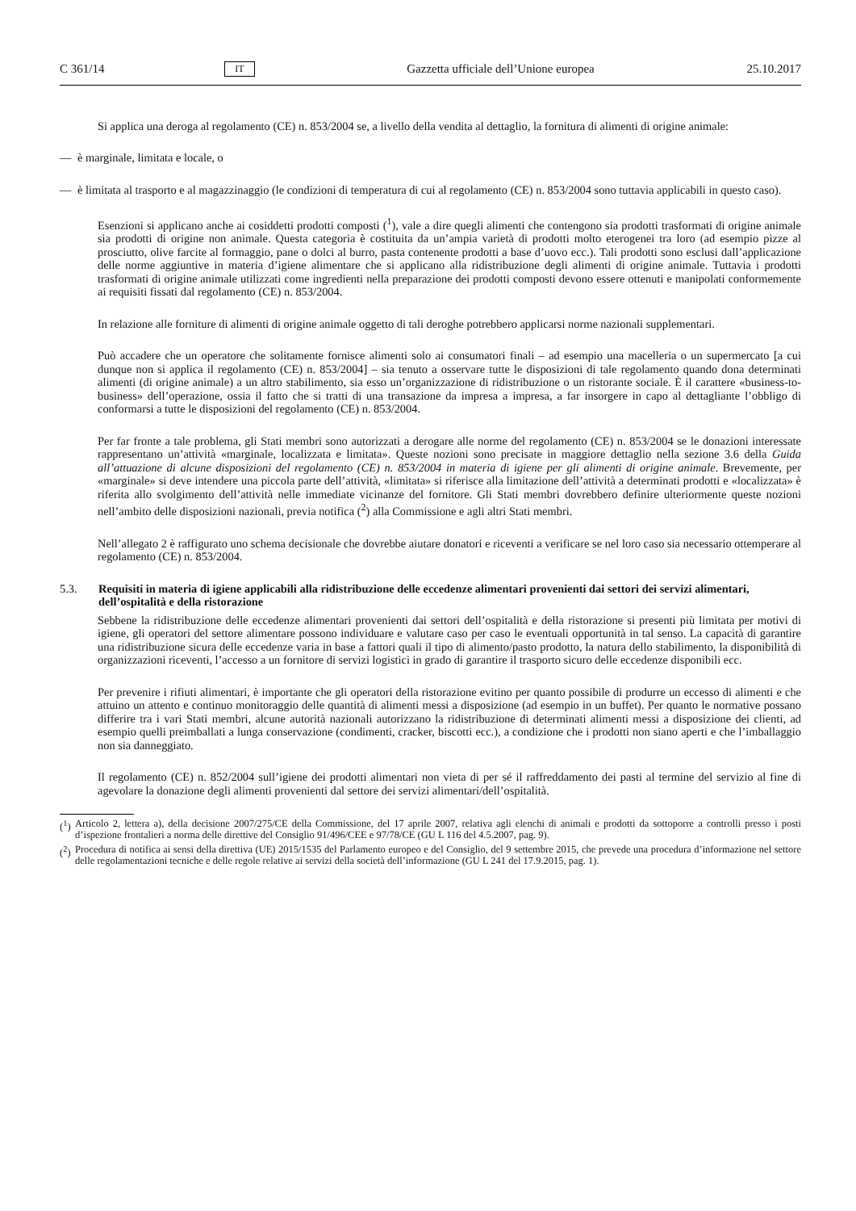C 361/14 IT Gazzetta ufficiale dell’Unione europea 25.10.2017
Si applica una deroga al regolamento (CE) n. 853/2004 se, a livello della vendita al dettaglio, la fornitura di alimenti di origine animale:
— è marginale, limitata e locale, o
— è limitata al trasporto e al magazzinaggio (le condizioni di temperatura di cui al regolamento (CE) n. 853/2004 sono tuttavia applicabili in questo caso).
Esenzioni si applicano anche ai cosiddetti prodotti composti (<sup>1</sup>), vale a dire quegli alimenti che contengono sia prodotti trasformati di origine animale sia prodotti di origine non animale. Questa categoria è costituita da un’ampia varietà di prodotti molto eterogenei tra loro (ad esempio pizze al prosciutto, olive farcite al formaggio, pane o dolci al burro, pasta contenente prodotti a base d’uovo ecc.). Tali prodotti sono esclusi dall’applicazione delle norme aggiuntive in materia d’igiene alimentare che si applicano alla ridistribuzione degli alimenti di origine animale. Tuttavia i prodotti trasformati di origine animale utilizzati come ingredienti nella preparazione dei prodotti composti devono essere ottenuti e manipolati conformemente ai requisiti fissati dal regolamento (CE) n. 853/2004.
In relazione alle forniture di alimenti di origine animale oggetto di tali deroghe potrebbero applicarsi norme nazionali supplementari.
Può accadere che un operatore che solitamente fornisce alimenti solo ai consumatori finali – ad esempio una macelleria o un supermercato [a cui dunque non si applica il regolamento (CE) n. 853/2004] – sia tenuto a osservare tutte le disposizioni di tale regolamento quando dona determinati alimenti (di origine animale) a un altro stabilimento, sia esso un’organizzazione di ridistribuzione o un ristorante sociale. È il carattere «business-to-business» dell’operazione, ossia il fatto che si tratti di una transazione da impresa a impresa, a far insorgere in capo al dettagliante l’obbligo di conformarsi a tutte le disposizioni del regolamento (CE) n. 853/2004.
Per far fronte a tale problema, gli Stati membri sono autorizzati a derogare alle norme del regolamento (CE) n. 853/2004 se le donazioni interessate rappresentano un’attività «marginale, localizzata e limitata». Queste nozioni sono precisate in maggiore dettaglio nella sezione 3.6 della Guida all’attuazione di alcune disposizioni del regolamento (CE) n. 853/2004 in materia di igiene per gli alimenti di origine animale. Brevemente, per «marginale» si deve intendere una piccola parte dell’attività, «limitata» si riferisce alla limitazione dell’attività a determinati prodotti e «localizzata» è riferita allo svolgimento dell’attività nelle immediate vicinanze del fornitore. Gli Stati membri dovrebbero definire ulteriormente queste nozioni nell’ambito delle disposizioni nazionali, previa notifica (<sup>2</sup>) alla Commissione e agli altri Stati membri.
Nell’allegato 2 è raffigurato uno schema decisionale che dovrebbe aiutare donatori e riceventi a verificare se nel loro caso sia necessario ottemperare al regolamento (CE) n. 853/2004.
5.3. Requisiti in materia di igiene applicabili alla ridistribuzione delle eccedenze alimentari provenienti dai settori dei servizi alimentari, dell’ospitalità e della ristorazione
Sebbene la ridistribuzione delle eccedenze alimentari provenienti dai settori dell’ospitalità e della ristorazione si presenti più limitata per motivi di igiene, gli operatori del settore alimentare possono individuare e valutare caso per caso le eventuali opportunità in tal senso. La capacità di garantire una ridistribuzione sicura delle eccedenze varia in base a fattori quali il tipo di alimento/pasto prodotto, la natura dello stabilimento, la disponibilità di organizzazioni riceventi, l’accesso a un fornitore di servizi logistici in grado di garantire il trasporto sicuro delle eccedenze disponibili ecc.
Per prevenire i rifiuti alimentari, è importante che gli operatori della ristorazione evitino per quanto possibile di produrre un eccesso di alimenti e che attuino un attento e continuo monitoraggio delle quantità di alimenti messi a disposizione (ad esempio in un buffet). Per quanto le normative possano differire tra i vari Stati membri, alcune autorità nazionali autorizzano la ridistribuzione di determinati alimenti messi a disposizione dei clienti, ad esempio quelli preimballati a lunga conservazione (condimenti, cracker, biscotti ecc.), a condizione che i prodotti non siano aperti e che l’imballaggio non sia danneggiato.
Il regolamento (CE) n. 852/2004 sull’igiene dei prodotti alimentari non vieta di per sé il raffreddamento dei pasti al termine del servizio al fine di agevolare la donazione degli alimenti provenienti dal settore dei servizi alimentari/dell’ospitalità.
(<sup>1</sup>) Articolo 2, lettera a), della decisione 2007/275/CE della Commissione, del 17 aprile 2007, relativa agli elenchi di animali e prodotti da sottoporre a controlli presso i posti d’ispezione frontalieri a norma delle direttive del Consiglio 91/496/CEE e 97/78/CE (GU L 116 del 4.5.2007, pag. 9).
(<sup>2</sup>) Procedura di notifica ai sensi della direttiva (UE) 2015/1535 del Parlamento europeo e del Consiglio, del 9 settembre 2015, che prevede una procedura d’informazione nel settore delle regolamentazioni tecniche e delle regole relative ai servizi della società dell’informazione (GU L 241 del 17.9.2015, pag. 1).